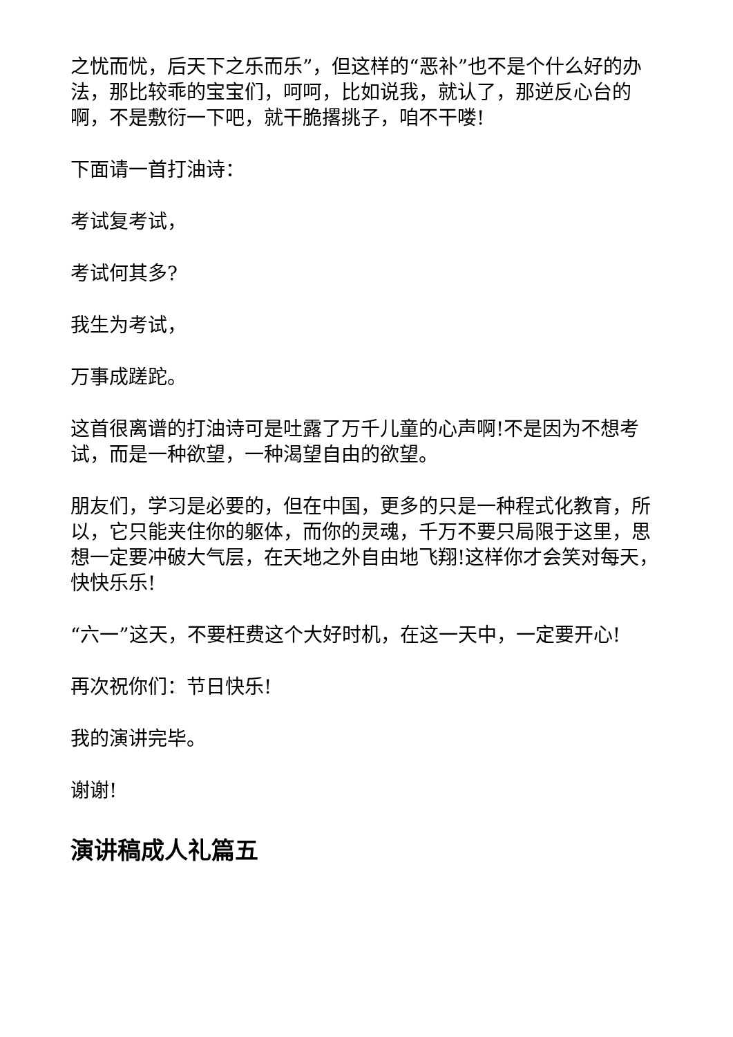之忧而忧，后天下之乐而乐”，但这样的“恶补”也不是个什么好的办法，那比较乖的宝宝们，呵呵，比如说我，就认了，那逆反心台的啊，不是敷衍一下吧，就干脆撂挑子，咱不干喽!
下面请一首打油诗：
考试复考试，
考试何其多?
我生为考试，
万事成蹉跎。
这首很离谱的打油诗可是吐露了万千儿童的心声啊!不是因为不想考试，而是一种欲望，一种渴望自由的欲望。
朋友们，学习是必要的，但在中国，更多的只是一种程式化教育，所以，它只能夹住你的躯体，而你的灵魂，千万不要只局限于这里，思想一定要冲破大气层，在天地之外自由地飞翔!这样你才会笑对每天，快快乐乐!
“六一”这天，不要枉费这个大好时机，在这一天中，一定要开心!
再次祝你们：节日快乐!
我的演讲完毕。
谢谢!
演讲稿成人礼篇五